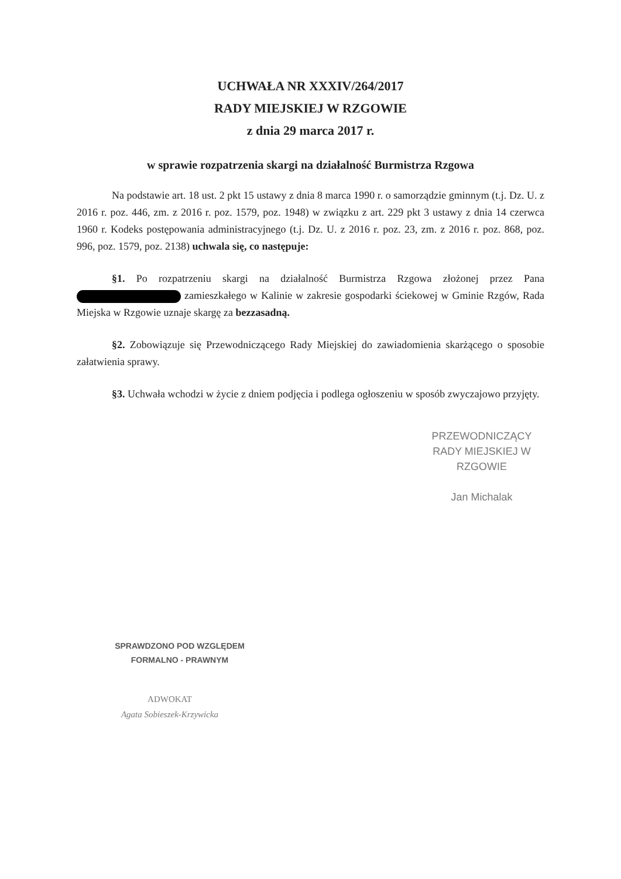UCHWAŁA NR XXXIV/264/2017
RADY MIEJSKIEJ W RZGOWIE
z dnia 29 marca 2017 r.
w sprawie rozpatrzenia skargi na działalność Burmistrza Rzgowa
Na podstawie art. 18 ust. 2 pkt 15 ustawy z dnia 8 marca 1990 r. o samorządzie gminnym (t.j. Dz. U. z 2016 r. poz. 446, zm. z 2016 r. poz. 1579, poz. 1948) w związku z art. 229 pkt 3 ustawy z dnia 14 czerwca 1960 r. Kodeks postępowania administracyjnego (t.j. Dz. U. z 2016 r. poz. 23, zm. z 2016 r. poz. 868, poz. 996, poz. 1579, poz. 2138) uchwala się, co następuje:
§1. Po rozpatrzeniu skargi na działalność Burmistrza Rzgowa złożonej przez Pana zamieszkałego w Kalinie w zakresie gospodarki ściekowej w Gminie Rzgów, Rada Miejska w Rzgowie uznaje skargę za bezzasadną.
§2. Zobowiązuje się Przewodniczącego Rady Miejskiej do zawiadomienia skarżącego o sposobie załatwienia sprawy.
§3. Uchwała wchodzi w życie z dniem podjęcia i podlega ogłoszeniu w sposób zwyczajowo przyjęty.
PRZEWODNICZĄCY
RADY MIEJSKIEJ W RZGOWIE
Jan Michalak
SPRAWDZONO POD WZGLĘDEM
FORMALNO - PRAWNYM
ADWOKAT
Agata Sobieszek-Krzywicka